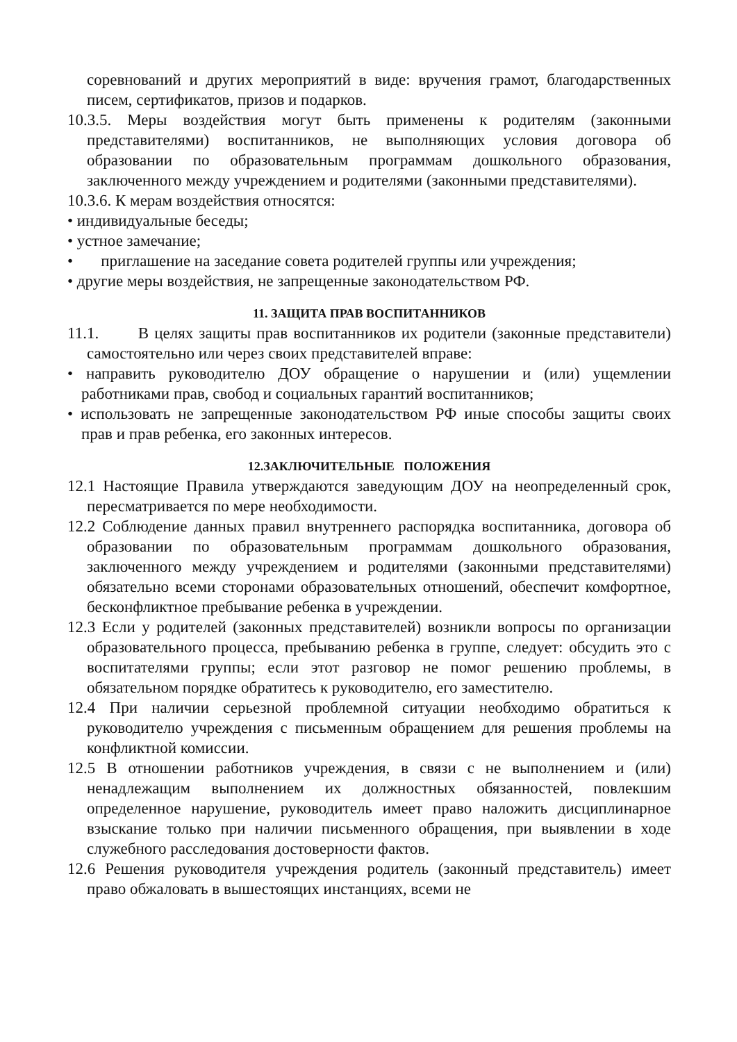соревнований и других мероприятий в виде: вручения грамот, благодарственных писем, сертификатов, призов и подарков.
10.3.5. Меры воздействия могут быть применены к родителям (законными представителями) воспитанников, не выполняющих условия договора об образовании по образовательным программам дошкольного образования, заключенного между учреждением и родителями (законными представителями).
10.3.6. К мерам воздействия относятся:
• индивидуальные беседы;
• устное замечание;
• приглашение на заседание совета родителей группы или учреждения;
• другие меры воздействия, не запрещенные законодательством РФ.
11. ЗАЩИТА ПРАВ ВОСПИТАННИКОВ
11.1. В целях защиты прав воспитанников их родители (законные представители) самостоятельно или через своих представителей вправе:
• направить руководителю ДОУ обращение о нарушении и (или) ущемлении работниками прав, свобод и социальных гарантий воспитанников;
• использовать не запрещенные законодательством РФ иные способы защиты своих прав и прав ребенка, его законных интересов.
12.ЗАКЛЮЧИТЕЛЬНЫЕ ПОЛОЖЕНИЯ
12.1 Настоящие Правила утверждаются заведующим ДОУ на неопределенный срок, пересматривается по мере необходимости.
12.2 Соблюдение данных правил внутреннего распорядка воспитанника, договора об образовании по образовательным программам дошкольного образования, заключенного между учреждением и родителями (законными представителями) обязательно всеми сторонами образовательных отношений, обеспечит комфортное, бесконфликтное пребывание ребенка в учреждении.
12.3 Если у родителей (законных представителей) возникли вопросы по организации образовательного процесса, пребыванию ребенка в группе, следует: обсудить это с воспитателями группы; если этот разговор не помог решению проблемы, в обязательном порядке обратитесь к руководителю, его заместителю.
12.4 При наличии серьезной проблемной ситуации необходимо обратиться к руководителю учреждения с письменным обращением для решения проблемы на конфликтной комиссии.
12.5 В отношении работников учреждения, в связи с не выполнением и (или) ненадлежащим выполнением их должностных обязанностей, повлекшим определенное нарушение, руководитель имеет право наложить дисциплинарное взыскание только при наличии письменного обращения, при выявлении в ходе служебного расследования достоверности фактов.
12.6 Решения руководителя учреждения родитель (законный представитель) имеет право обжаловать в вышестоящих инстанциях, всеми не